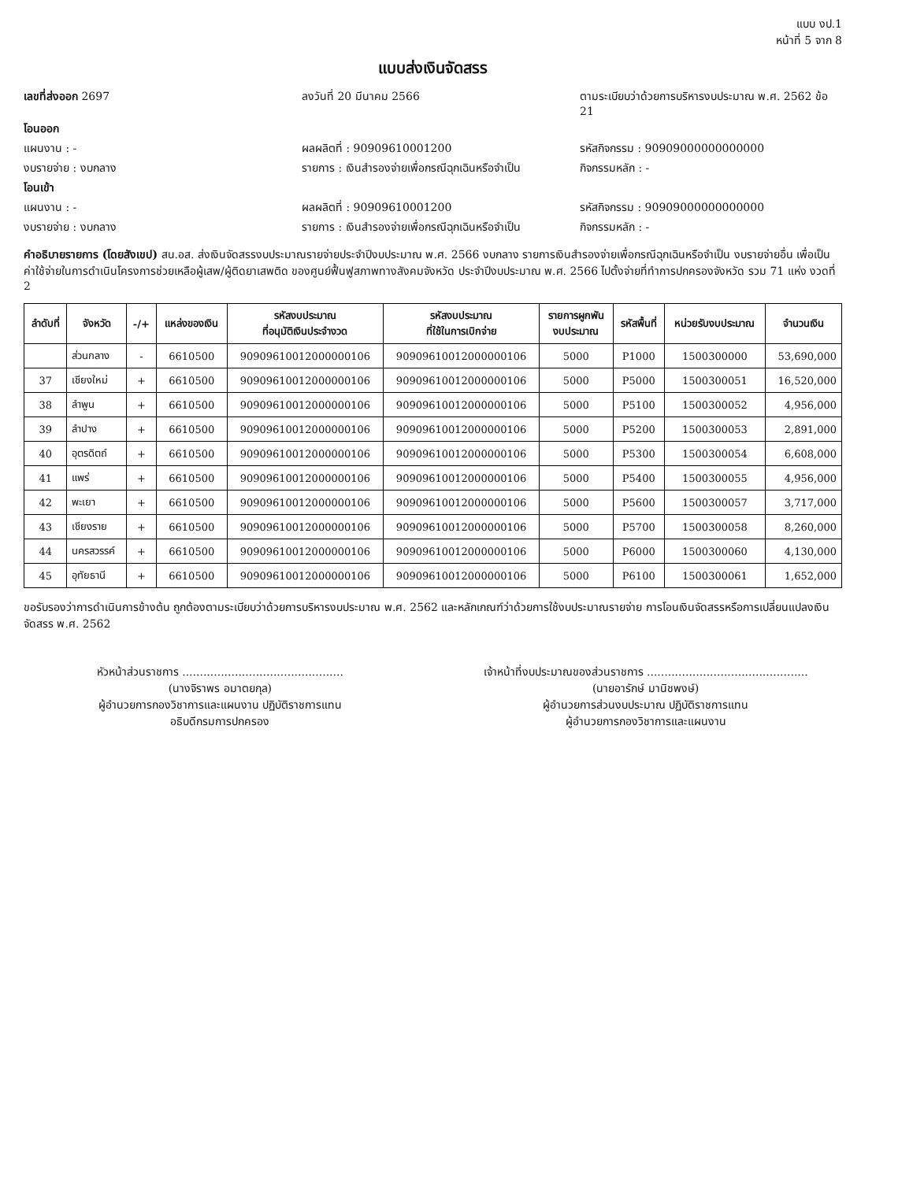แบบ งป.1
หน้าที่ 5 จาก 8
แบบส่งเงินจัดสรร
เลขที่ส่งออก 2697 ลงวันที่ 20 มีนาคม 2566 ตามระเบียบว่าด้วยการบริหารงบประมาณ พ.ศ. 2562 ข้อ 21
โอนออก
แผนงาน : - ผลผลิตที่ : 90909610001200 รหัสกิจกรรม : 90909000000000000
งบรายจ่าย : งบกลาง รายการ : เงินสำรองจ่ายเพื่อกรณีฉุกเฉินหรือจำเป็น
กิจกรรมหลัก : -
โอนเข้า
แผนงาน : - ผลผลิตที่ : 90909610001200 รหัสกิจกรรม : 90909000000000000
งบรายจ่าย : งบกลาง รายการ : เงินสำรองจ่ายเพื่อกรณีฉุกเฉินหรือจำเป็น
กิจกรรมหลัก : -
คำอธิบายรายการ (โดยสังเขป) สน.อส. ส่งเงินจัดสรรงบประมาณรายจ่ายประจำปีงบประมาณ พ.ศ. 2566 งบกลาง รายการเงินสำรองจ่ายเพื่อกรณีฉุกเฉินหรือจำเป็น งบรายจ่ายอื่น เพื่อเป็นค่าใช้จ่ายในการดำเนินโครงการช่วยเหลือผู้เสพ/ผู้ติดยาเสพติด ของศูนย์ฟื้นฟูสภาพทางสังคมจังหวัด ประจำปีงบประมาณ พ.ศ. 2566 ไปตั้งจ่ายที่ทำการปกครองจังหวัด รวม 71 แห่ง งวดที่ 2
| ลำดับที่ | จังหวัด | -/+ | แหล่งของเงิน | รหัสงบประมาณ ที่อนุมัติเงินประจำงวด | รหัสงบประมาณ ที่ใช้ในการเบิกจ่าย | รายการผูกพัน งบประมาณ | รหัสพื้นที่ | หน่วยรับงบประมาณ | จำนวนเงิน |
| --- | --- | --- | --- | --- | --- | --- | --- | --- | --- |
| | ส่วนกลาง | - | 6610500 | 90909610012000000106 | 90909610012000000106 | 5000 | P1000 | 1500300000 | 53,690,000 |
| 37 | เชียงใหม่ | + | 6610500 | 90909610012000000106 | 90909610012000000106 | 5000 | P5000 | 1500300051 | 16,520,000 |
| 38 | ลำพูน | + | 6610500 | 90909610012000000106 | 90909610012000000106 | 5000 | P5100 | 1500300052 | 4,956,000 |
| 39 | ลำปาง | + | 6610500 | 90909610012000000106 | 90909610012000000106 | 5000 | P5200 | 1500300053 | 2,891,000 |
| 40 | อุตรดิตถ์ | + | 6610500 | 90909610012000000106 | 90909610012000000106 | 5000 | P5300 | 1500300054 | 6,608,000 |
| 41 | แพร่ | + | 6610500 | 90909610012000000106 | 90909610012000000106 | 5000 | P5400 | 1500300055 | 4,956,000 |
| 42 | พะเยา | + | 6610500 | 90909610012000000106 | 90909610012000000106 | 5000 | P5600 | 1500300057 | 3,717,000 |
| 43 | เชียงราย | + | 6610500 | 90909610012000000106 | 90909610012000000106 | 5000 | P5700 | 1500300058 | 8,260,000 |
| 44 | นครสวรรค์ | + | 6610500 | 90909610012000000106 | 90909610012000000106 | 5000 | P6000 | 1500300060 | 4,130,000 |
| 45 | อุทัยธานี | + | 6610500 | 90909610012000000106 | 90909610012000000106 | 5000 | P6100 | 1500300061 | 1,652,000 |
ขอรับรองว่าการดำเนินการข้างต้น ถูกต้องตามระเบียบว่าด้วยการบริหารงบประมาณ พ.ศ. 2562 และหลักเกณฑ์ว่าด้วยการใช้งบประมาณรายจ่าย การโอนเงินจัดสรรหรือการเปลี่ยนแปลงเงินจัดสรร พ.ศ. 2562
หัวหน้าส่วนราชการ ..............................................
(นางจิราพร อมาตยกุล)
ผู้อำนวยการกองวิชาการและแผนงาน ปฏิบัติราชการแทน
อธิบดีกรมการปกครอง
เจ้าหน้าที่งบประมาณของส่วนราชการ ..............................................
(นายอารักษ์ มานิชพงษ์)
ผู้อำนวยการส่วนงบประมาณ ปฏิบัติราชการแทน
ผู้อำนวยการกองวิชาการและแผนงาน